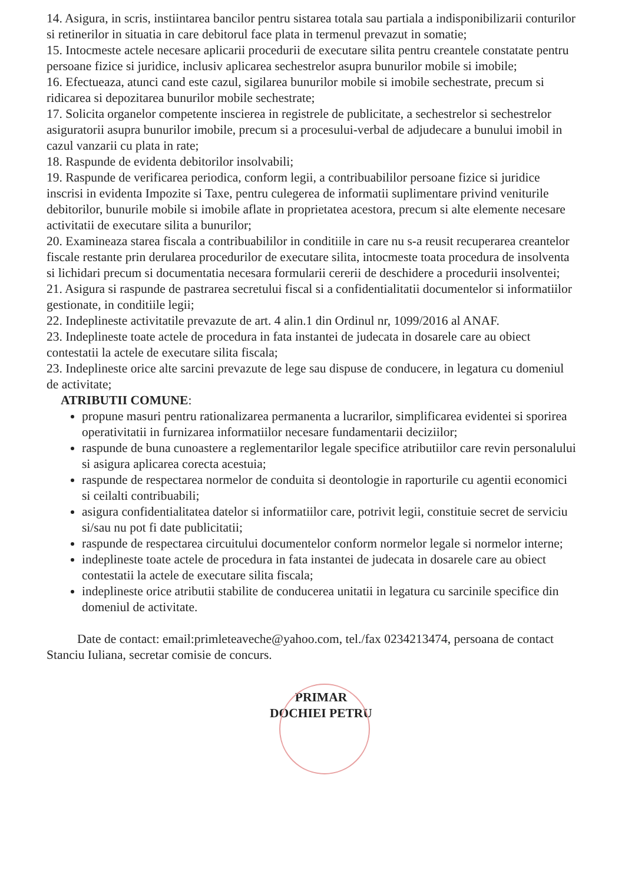14. Asigura, in scris, instiintarea bancilor pentru sistarea totala sau partiala a indisponibilizarii conturilor si retinerilor in situatia in care debitorul face plata in termenul prevazut in somatie;
15. Intocmeste actele necesare aplicarii procedurii de executare silita pentru creantele constatate pentru persoane fizice si juridice, inclusiv aplicarea sechestrelor asupra bunurilor mobile si imobile;
16. Efectueaza, atunci cand este cazul, sigilarea bunurilor mobile si imobile sechestrate, precum si ridicarea si depozitarea bunurilor mobile sechestrate;
17. Solicita organelor competente inscierea in registrele de publicitate, a sechestrelor si sechestrelor asiguratorii asupra bunurilor imobile, precum si a procesului-verbal de adjudecare a bunului imobil in cazul vanzarii cu plata in rate;
18. Raspunde de evidenta debitorilor insolvabili;
19. Raspunde de verificarea periodica, conform legii, a contribuabililor persoane fizice si juridice inscrisi in evidenta Impozite si Taxe, pentru culegerea de informatii suplimentare privind veniturile debitorilor, bunurile mobile si imobile aflate in proprietatea acestora, precum si alte elemente necesare activitatii de executare silita a bunurilor;
20. Examineaza starea fiscala a contribuabililor in conditiile in care nu s-a reusit recuperarea creantelor fiscale restante prin derularea procedurilor de executare silita, intocmeste toata procedura de insolventa si lichidari precum si documentatia necesara formularii cererii de deschidere a procedurii insolventei;
21. Asigura si raspunde de pastrarea secretului fiscal si a confidentialitatii documentelor si informatiilor gestionate, in conditiile legii;
22. Indeplineste activitatile prevazute de art. 4 alin.1 din Ordinul nr, 1099/2016 al ANAF.
23. Indeplineste toate actele de procedura in fata instantei de judecata in dosarele care au obiect contestatii la actele de executare silita fiscala;
23. Indeplineste orice alte sarcini prevazute de lege sau dispuse de conducere, in legatura cu domeniul de activitate;
ATRIBUTII COMUNE:
propune masuri pentru rationalizarea permanenta a lucrarilor, simplificarea evidentei si sporirea operativitatii in furnizarea informatiilor necesare fundamentarii deciziilor;
raspunde de buna cunoastere a reglementarilor legale specifice atributiilor care revin personalului si asigura aplicarea corecta acestuia;
raspunde de respectarea normelor de conduita si deontologie in raporturile cu agentii economici si ceilalti contribuabili;
asigura confidentialitatea datelor si informatiilor care, potrivit legii, constituie secret de serviciu si/sau nu pot fi date publicitatii;
raspunde de respectarea circuitului documentelor conform normelor legale si normelor interne;
indeplineste toate actele de procedura in fata instantei de judecata in dosarele care au obiect contestatii la actele de executare silita fiscala;
indeplineste orice atributii stabilite de conducerea unitatii in legatura cu sarcinile specifice din domeniul de activitate.
Date de contact: email:primleteaveche@yahoo.com, tel./fax 0234213474, persoana de contact Stanciu Iuliana, secretar comisie de concurs.
PRIMAR
DOCHIEI PETRU